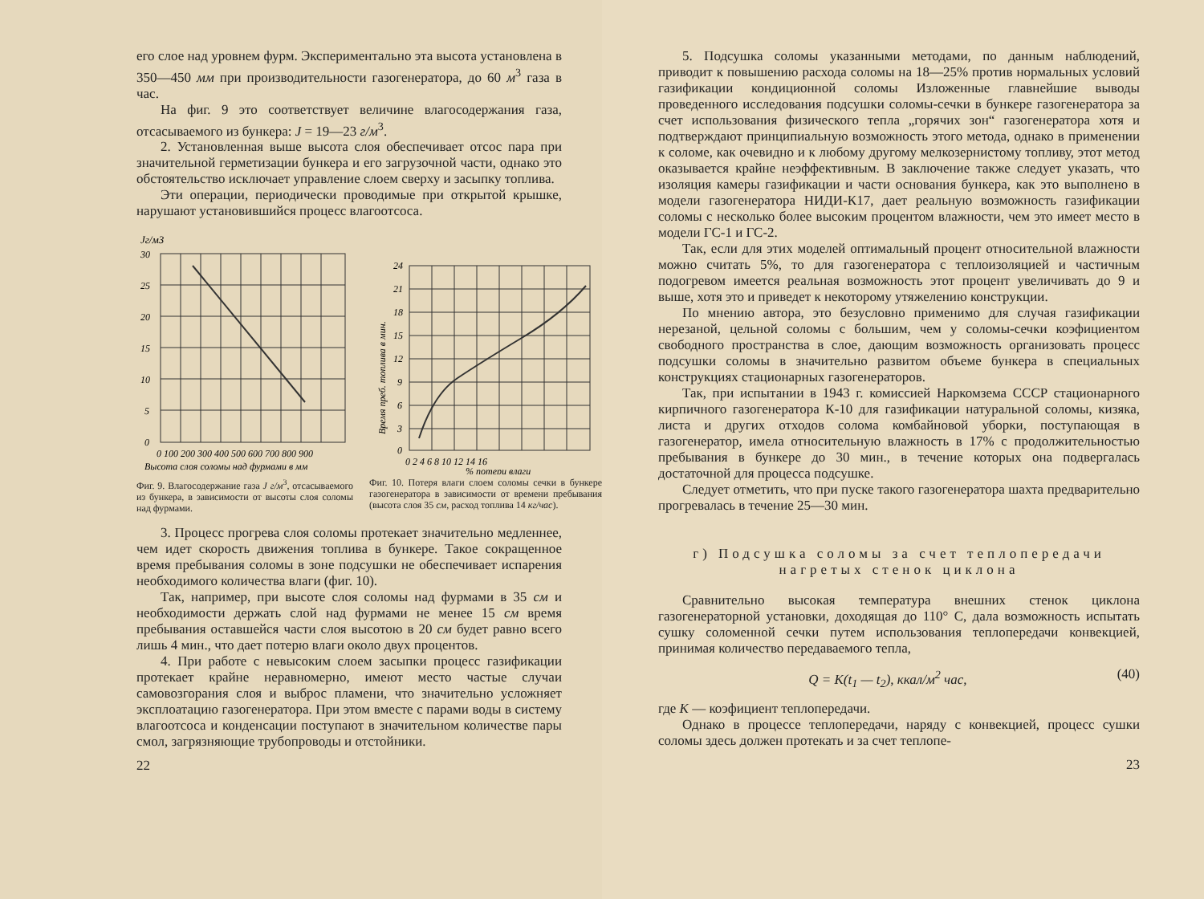его слое над уровнем фурм. Экспериментально эта высота установлена в 350—450 мм при производительности газогенератора, до 60 м<sup>3</sup> газа в час.
На фиг. 9 это соответствует величине влагосодержания газа, отсасываемого из бункера: J = 19—23 г/м<sup>3</sup>.
2. Установленная выше высота слоя обеспечивает отсос пара при значительной герметизации бункера и его загрузочной части, однако это обстоятельство исключает управление слоем сверху и засыпку топлива.
Эти операции, периодически проводимые при открытой крышке, нарушают установившийся процесс влагоотсоса.
Jг/м3
30
25
20
15
10
5
0
0 100 200 300 400 500 600 700 800 900
Высота слоя соломы над фурмами в мм
Фиг. 9. Влагосодержание газа J г/м<sup>3</sup>, отсасываемого из бункера, в зависимости от высоты слоя соломы над фурмами.
24
21
18
15
12
9
6
3
0
0 2 4 6 8 10 12 14 16
% потери влаги
Время преб. топлива в мин.
Фиг. 10. Потеря влаги слоем соломы сечки в бункере газогенератора в зависимости от времени пребывания (высота слоя 35 см, расход топлива 14 кг/час).
3. Процесс прогрева слоя соломы протекает значительно медленнее, чем идет скорость движения топлива в бункере. Такое сокращенное время пребывания соломы в зоне подсушки не обеспечивает испарения необходимого количества влаги (фиг. 10).
Так, например, при высоте слоя соломы над фурмами в 35 см и необходимости держать слой над фурмами не менее 15 см время пребывания оставшейся части слоя высотою в 20 см будет равно всего лишь 4 мин., что дает потерю влаги около двух процентов.
4. При работе с невысоким слоем засыпки процесс газификации протекает крайне неравномерно, имеют место частые случаи самовозгорания слоя и выброс пламени, что значительно усложняет эксплоатацию газогенератора. При этом вместе с парами воды в систему влагоотсоса и конденсации поступают в значительном количестве пары смол, загрязняющие трубопроводы и отстойники.
22
5. Подсушка соломы указанными методами, по данным наблюдений, приводит к повышению расхода соломы на 18—25% против нормальных условий газификации кондиционной соломы Изложенные главнейшие выводы проведенного исследования подсушки соломы-сечки в бункере газогенератора за счет использования физического тепла „горячих зон“ газогенератора хотя и подтверждают принципиальную возможность этого метода, однако в применении к соломе, как очевидно и к любому другому мелкозернистому топливу, этот метод оказывается крайне неэффективным. В заключение также следует указать, что изоляция камеры газификации и части основания бункера, как это выполнено в модели газогенератора НИДИ-К17, дает реальную возможность газификации соломы с несколько более высоким процентом влажности, чем это имеет место в модели ГС-1 и ГС-2.
Так, если для этих моделей оптимальный процент относительной влажности можно считать 5%, то для газогенератора с теплоизоляцией и частичным подогревом имеется реальная возможность этот процент увеличивать до 9 и выше, хотя это и приведет к некоторому утяжелению конструкции.
По мнению автора, это безусловно применимо для случая газификации нерезаной, цельной соломы с большим, чем у соломы-сечки коэфициентом свободного пространства в слое, дающим возможность организовать процесс подсушки соломы в значительно развитом объеме бункера в специальных конструкциях стационарных газогенераторов.
Так, при испытании в 1943 г. комиссией Наркомзема СССР стационарного кирпичного газогенератора К-10 для газификации натуральной соломы, кизяка, листа и других отходов солома комбайновой уборки, поступающая в газогенератор, имела относительную влажность в 17% с продолжительностью пребывания в бункере до 30 мин., в течение которых она подвергалась достаточной для процесса подсушке.
Следует отметить, что при пуске такого газогенератора шахта предварительно прогревалась в течение 25—30 мин.
г) Подсушка соломы за счет теплопередачи
нагретых стенок циклона
Сравнительно высокая температура внешних стенок циклона газогенераторной установки, доходящая до 110° С, дала возможность испытать сушку соломенной сечки путем использования теплопередачи конвекцией, принимая количество передаваемого тепла,
Q = K(t<sub>1</sub> — t<sub>2</sub>), ккал/м<sup>2</sup> час, (40)
где K — коэфициент теплопередачи.
Однако в процессе теплопередачи, наряду с конвекцией, процесс сушки соломы здесь должен протекать и за счет теплопе-
23